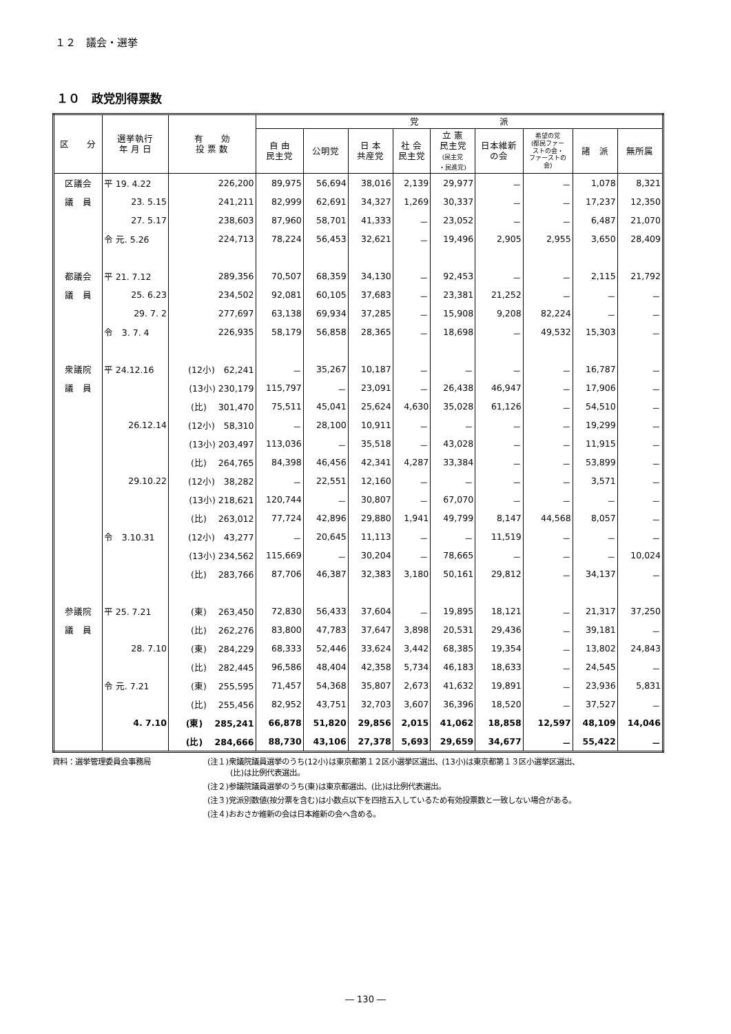１２　議会・選挙
１０　政党別得票数
| 区 分 | 選挙執行 年 月 日 | 有 効 投 票 数 | 党 派 | | | | | | | | |
| --- | --- | --- | --- | --- | --- | --- | --- | --- | --- | --- | --- |
| | | | 自 由 民主党 | 公明党 | 日 本 共産党 | 社 会 民主党 | 立 憲 民主党 (民主党 ・民進党) | 日本維新 の会 | 希望の党 (都民ファー ストの会・ ファーストの 会) | 諸 派 | 無所属 |
| 区議会 | 平 19. 4.22 | 226,200 | 89,975 | 56,694 | 38,016 | 2,139 | 29,977 | － | － | 1,078 | 8,321 |
| 議 員 | 23. 5.15 | 241,211 | 82,999 | 62,691 | 34,327 | 1,269 | 30,337 | － | － | 17,237 | 12,350 |
| | 27. 5.17 | 238,603 | 87,960 | 58,701 | 41,333 | － | 23,052 | － | － | 6,487 | 21,070 |
| | 令 元. 5.26 | 224,713 | 78,224 | 56,453 | 32,621 | － | 19,496 | 2,905 | 2,955 | 3,650 | 28,409 |
| 都議会 | 平 21. 7.12 | 289,356 | 70,507 | 68,359 | 34,130 | － | 92,453 | － | － | 2,115 | 21,792 |
| 議 員 | 25. 6.23 | 234,502 | 92,081 | 60,105 | 37,683 | － | 23,381 | 21,252 | － | － | － |
| | 29. 7. 2 | 277,697 | 63,138 | 69,934 | 37,285 | － | 15,908 | 9,208 | 82,224 | － | － |
| | 令 3. 7. 4 | 226,935 | 58,179 | 56,858 | 28,365 | － | 18,698 | － | 49,532 | 15,303 | － |
| 衆議院 | 平 24.12.16 | (12小) 62,241 | － | 35,267 | 10,187 | － | － | － | － | 16,787 | － |
| 議 員 | | (13小) 230,179 | 115,797 | － | 23,091 | － | 26,438 | 46,947 | － | 17,906 | － |
| | | (比) 301,470 | 75,511 | 45,041 | 25,624 | 4,630 | 35,028 | 61,126 | － | 54,510 | － |
| | 26.12.14 | (12小) 58,310 | － | 28,100 | 10,911 | － | － | － | － | 19,299 | － |
| | | (13小) 203,497 | 113,036 | － | 35,518 | － | 43,028 | － | － | 11,915 | － |
| | | (比) 264,765 | 84,398 | 46,456 | 42,341 | 4,287 | 33,384 | － | － | 53,899 | － |
| | 29.10.22 | (12小) 38,282 | － | 22,551 | 12,160 | － | － | － | － | 3,571 | － |
| | | (13小) 218,621 | 120,744 | － | 30,807 | － | 67,070 | － | － | － | － |
| | | (比) 263,012 | 77,724 | 42,896 | 29,880 | 1,941 | 49,799 | 8,147 | 44,568 | 8,057 | － |
| | 令 3.10.31 | (12小) 43,277 | － | 20,645 | 11,113 | － | － | 11,519 | － | － | － |
| | | (13小) 234,562 | 115,669 | － | 30,204 | － | 78,665 | － | － | － | 10,024 |
| | | (比) 283,766 | 87,706 | 46,387 | 32,383 | 3,180 | 50,161 | 29,812 | － | 34,137 | － |
| 参議院 | 平 25. 7.21 | (東) 263,450 | 72,830 | 56,433 | 37,604 | － | 19,895 | 18,121 | － | 21,317 | 37,250 |
| 議 員 | | (比) 262,276 | 83,800 | 47,783 | 37,647 | 3,898 | 20,531 | 29,436 | － | 39,181 | － |
| | 28. 7.10 | (東) 284,229 | 68,333 | 52,446 | 33,624 | 3,442 | 68,385 | 19,354 | － | 13,802 | 24,843 |
| | | (比) 282,445 | 96,586 | 48,404 | 42,358 | 5,734 | 46,183 | 18,633 | － | 24,545 | － |
| | 令 元. 7.21 | (東) 255,595 | 71,457 | 54,368 | 35,807 | 2,673 | 41,632 | 19,891 | － | 23,936 | 5,831 |
| | | (比) 255,456 | 82,952 | 43,751 | 32,703 | 3,607 | 36,396 | 18,520 | － | 37,527 | － |
| | 4. 7.10 | (東) 285,241 | 66,878 | 51,820 | 29,856 | 2,015 | 41,062 | 18,858 | 12,597 | 48,109 | 14,046 |
| | | (比) 284,666 | 88,730 | 43,106 | 27,378 | 5,693 | 29,659 | 34,677 | － | 55,422 | － |
資料：選挙管理委員会事務局 (注１)衆議院議員選挙のうち(12小)は東京都第１２区小選挙区選出、(13小)は東京都第１３区小選挙区選出、
　　　(比)は比例代表選出。
(注２)参議院議員選挙のうち(東)は東京都選出、(比)は比例代表選出。
(注３)党派別数値(按分票を含む)は小数点以下を四捨五入しているため有効投票数と一致しない場合がある。
(注４)おおさか維新の会は日本維新の会へ含める。
― 130 ―